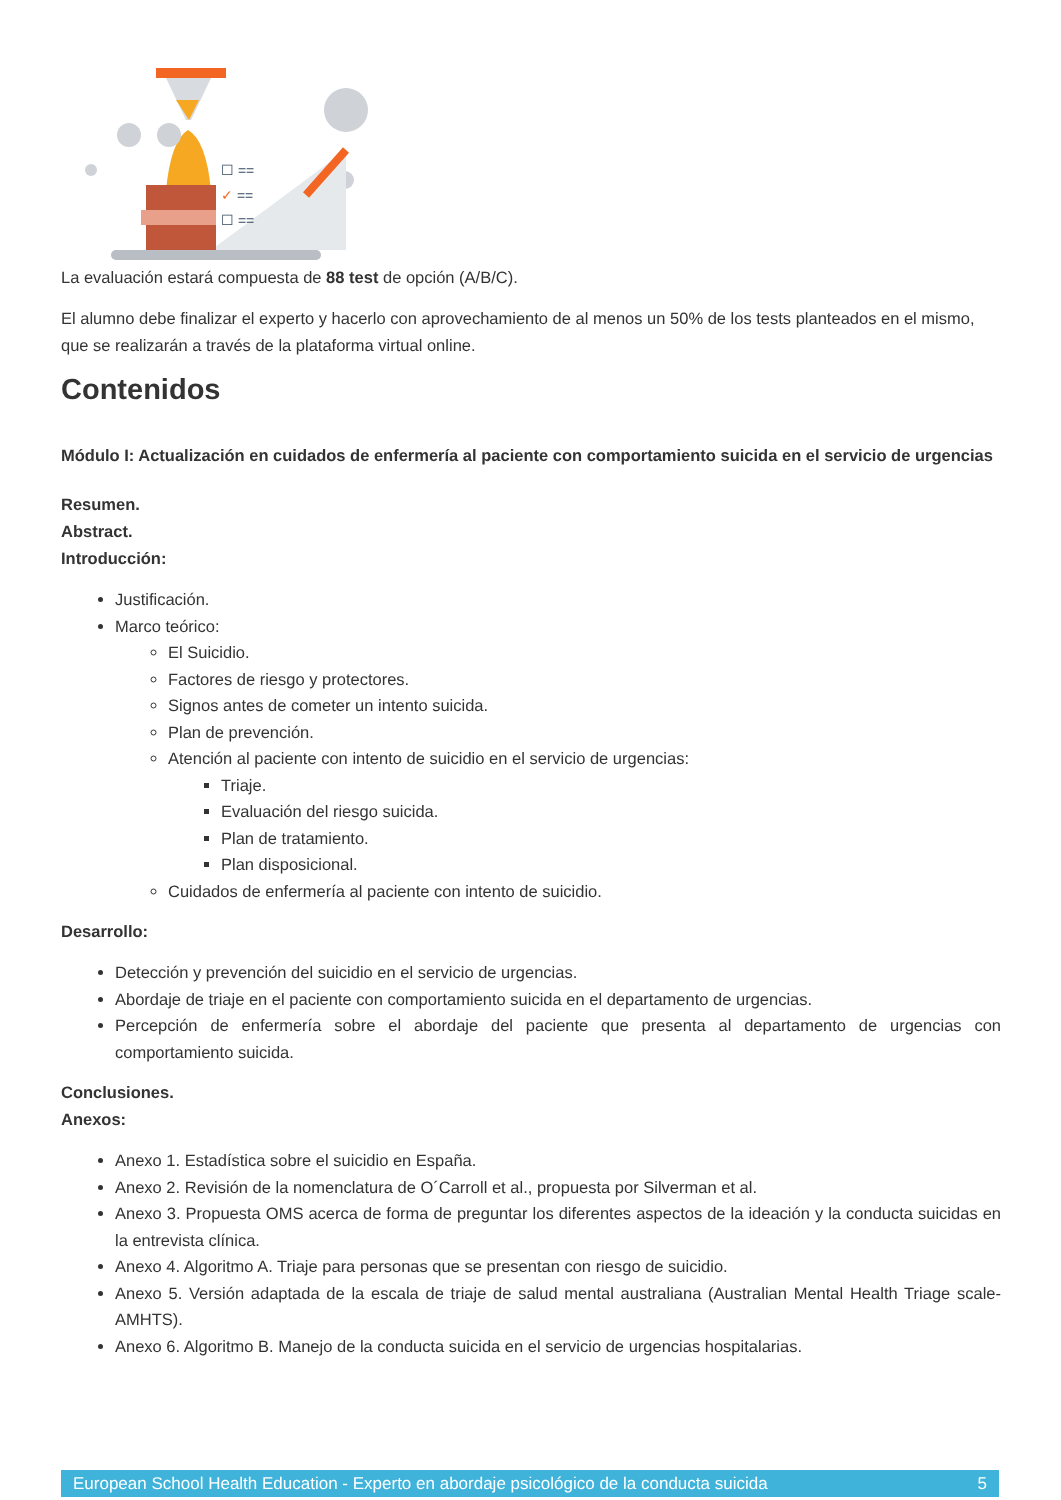☐ ==
✓ ==
☐ ==
La evaluación estará compuesta de 88 test de opción (A/B/C).
El alumno debe finalizar el experto y hacerlo con aprovechamiento de al menos un 50% de los tests planteados en el mismo, que se realizarán a través de la plataforma virtual online.
Contenidos
Módulo I: Actualización en cuidados de enfermería al paciente con comportamiento suicida en el servicio de urgencias
Resumen.
Abstract.
Introducción:
Justificación.
Marco teórico:
El Suicidio.
Factores de riesgo y protectores.
Signos antes de cometer un intento suicida.
Plan de prevención.
Atención al paciente con intento de suicidio en el servicio de urgencias:
Triaje.
Evaluación del riesgo suicida.
Plan de tratamiento.
Plan disposicional.
Cuidados de enfermería al paciente con intento de suicidio.
Desarrollo:
Detección y prevención del suicidio en el servicio de urgencias.
Abordaje de triaje en el paciente con comportamiento suicida en el departamento de urgencias.
Percepción de enfermería sobre el abordaje del paciente que presenta al departamento de urgencias con comportamiento suicida.
Conclusiones.
Anexos:
Anexo 1. Estadística sobre el suicidio en España.
Anexo 2. Revisión de la nomenclatura de O´Carroll et al., propuesta por Silverman et al.
Anexo 3. Propuesta OMS acerca de forma de preguntar los diferentes aspectos de la ideación y la conducta suicidas en la entrevista clínica.
Anexo 4. Algoritmo A. Triaje para personas que se presentan con riesgo de suicidio.
Anexo 5. Versión adaptada de la escala de triaje de salud mental australiana (Australian Mental Health Triage scale-AMHTS).
Anexo 6. Algoritmo B. Manejo de la conducta suicida en el servicio de urgencias hospitalarias.
European School Health Education - Experto en abordaje psicológico de la conducta suicida 5